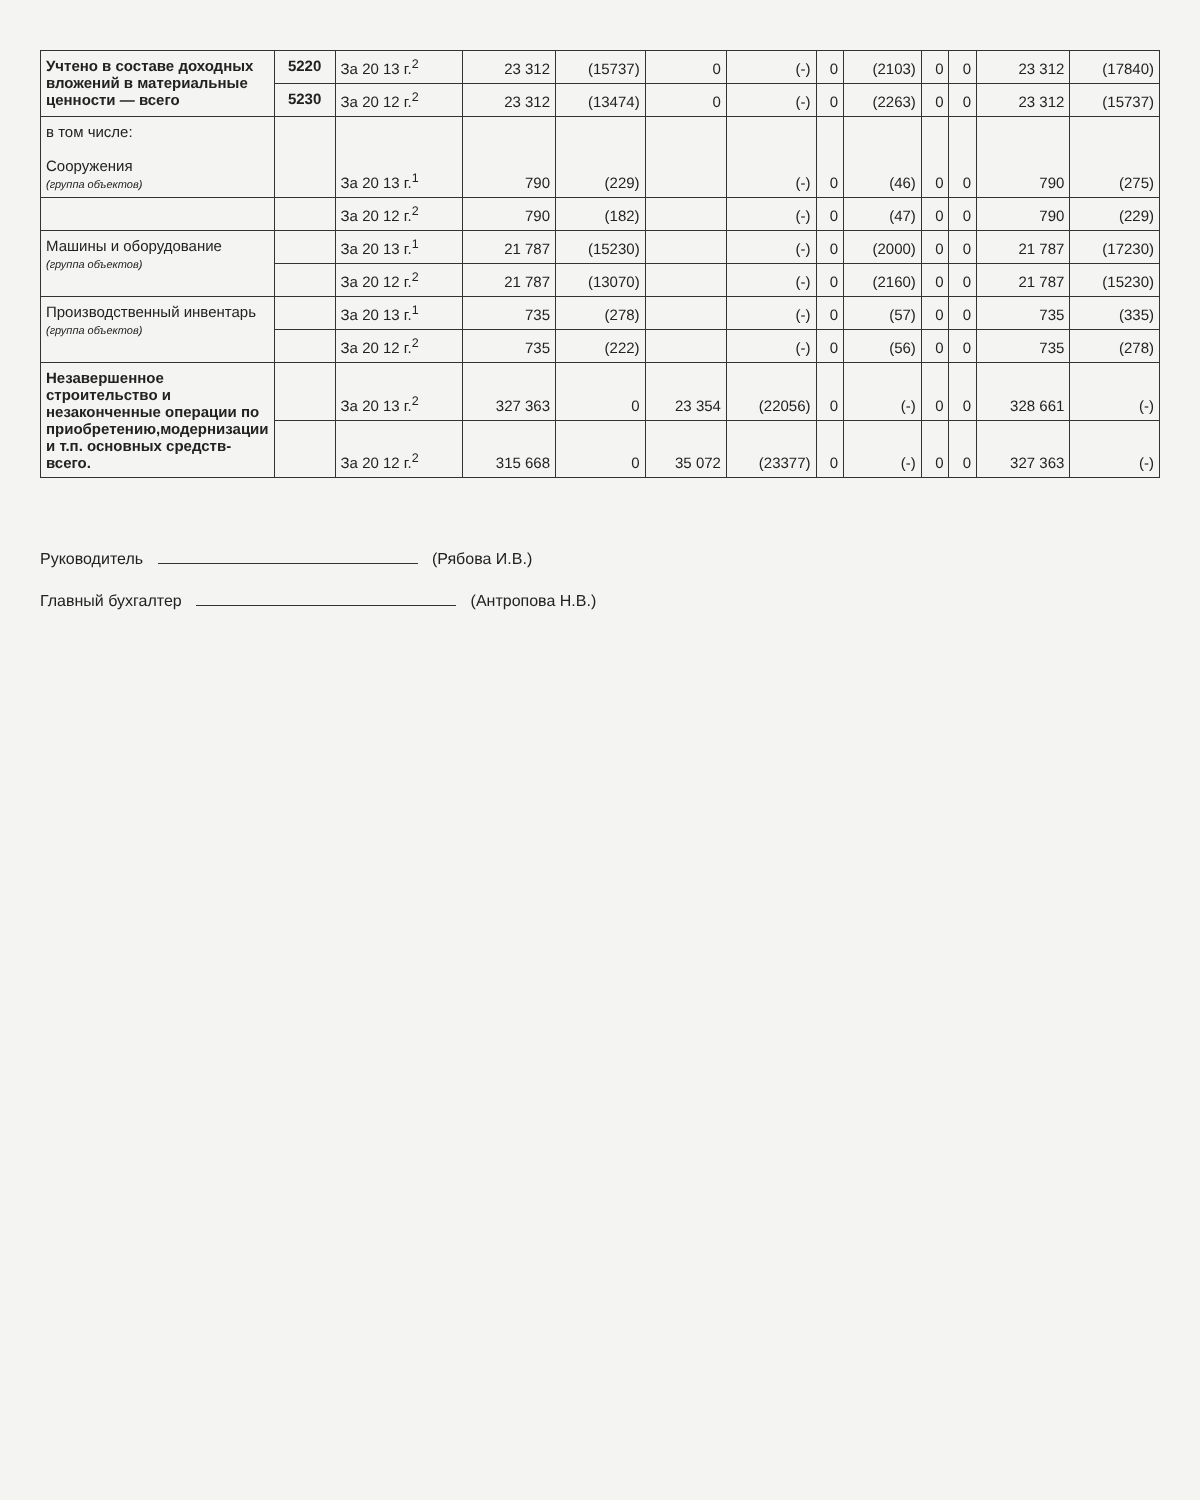| Учтено в составе доходных вложений в материальные ценности — всего | 5220 | За 20 13 г.<sup>2</sup> | 23 312 | (15737) | 0 | (-) | 0 | (2103) | 0 | 0 | 23 312 | (17840) |
| | 5230 | За 20 12 г.<sup>2</sup> | 23 312 | (13474) | 0 | (-) | 0 | (2263) | 0 | 0 | 23 312 | (15737) |
| в том числе: Сооружения (группа объектов) | | За 20 13 г.<sup>1</sup> | 790 | (229) | | (-) | 0 | (46) | 0 | 0 | 790 | (275) |
| | | За 20 12 г.<sup>2</sup> | 790 | (182) | | (-) | 0 | (47) | 0 | 0 | 790 | (229) |
| Машины и оборудование (группа объектов) | | За 20 13 г.<sup>1</sup> | 21 787 | (15230) | | (-) | 0 | (2000) | 0 | 0 | 21 787 | (17230) |
| | | За 20 12 г.<sup>2</sup> | 21 787 | (13070) | | (-) | 0 | (2160) | 0 | 0 | 21 787 | (15230) |
| Производственный инвентарь (группа объектов) | | За 20 13 г.<sup>1</sup> | 735 | (278) | | (-) | 0 | (57) | 0 | 0 | 735 | (335) |
| | | За 20 12 г.<sup>2</sup> | 735 | (222) | | (-) | 0 | (56) | 0 | 0 | 735 | (278) |
| Незавершенное строительство и незаконченные операции по приобретению,модернизации и т.п. основных средств-всего. | | За 20 13 г.<sup>2</sup> | 327 363 | 0 | 23 354 | (22056) | 0 | (-) | 0 | 0 | 328 661 | (-) |
| | | За 20 12 г.<sup>2</sup> | 315 668 | 0 | 35 072 | (23377) | 0 | (-) | 0 | 0 | 327 363 | (-) |
Руководитель (Рябова И.В.)
Главный бухгалтер (Антропова Н.В.)